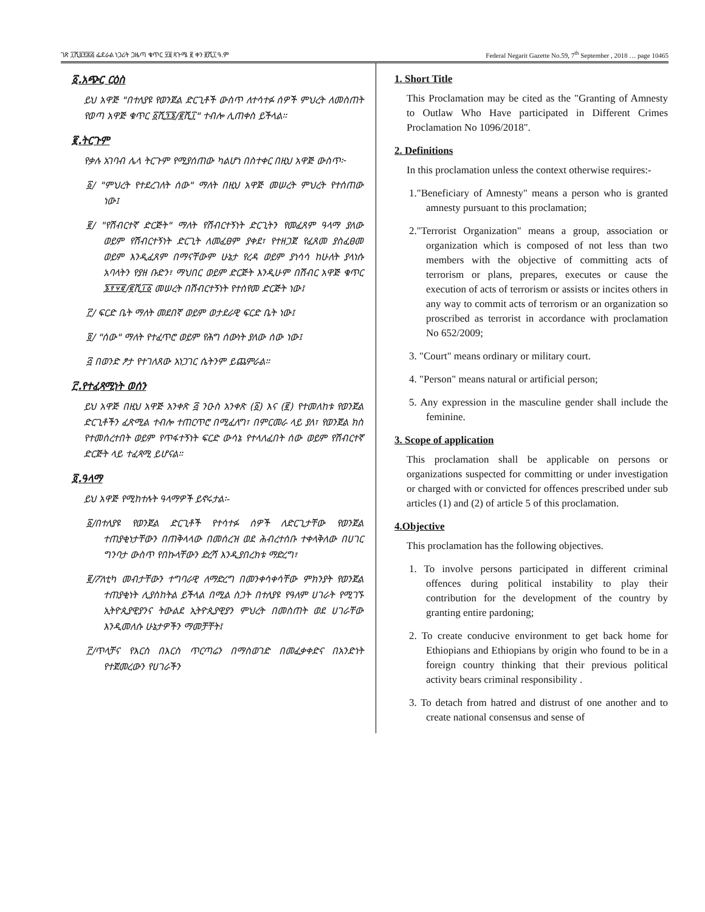ገጽ ፲ሺ፬፻፷፭ ፌደራል ነጋሪት ጋዜጣ ቁጥር ፶፱ ጳጉሜ ፪ ቀን ፪ሺ፲ ዓ.ም Federal Negarit Gazette No.59, 7<sup>th</sup> September , 2018 … page 10465
፩.አጭር ርዕስ
ይህ አዋጅ "በተለያዩ የወንጀል ድርጊቶች ውስጥ ለተሳተፉ ሰዎች ምህረት ለመስጠት የወጣ አዋጅ ቁጥር ፩ሺ፺፮/፪ሺ፲" ተብሎ ሊጠቀስ ይችላል።
፪.ትርጉም
የቃሉ አገባብ ሌላ ትርጉም የሚያሰጠው ካልሆነ በስተቀር በዚህ አዋጅ ውስጥ፦
፩/ "ምህረት የተደረገለት ሰው" ማለት በዚህ አዋጅ መሠረት ምህረት የተሰጠው ነው፤
፪/ "የሽብርተኛ ድርጅት" ማለት የሽብርተኝነት ድርጊትን የመፈጸም ዓላማ ያለው ወይም የሽብርተኝነት ድርጊት ለመፈፀም ያቀደ፣ የተዘጋጀ የፈጸመ ያስፈፀመ ወይም እንዲፈጸም በማናቸውም ሁኔታ የረዳ ወይም ያነሳሳ ከሁለት ያላነሱ አባላትን የያዘ ቡድን፣ ማህበር ወይም ድርጅት እንዲሁም በሽብር አዋጅ ቁጥር ፮፻፶፪/፪ሺ፲፩ መሠረት በሽብርተኝነት የተሰየመ ድርጅት ነው፤
፫/ ፍርድ ቤት ማለት መደበኛ ወይም ወታደራዊ ፍርድ ቤት ነው፤
፬/ "ሰው" ማለት የተፈጥሮ ወይም የሕግ ሰውነት ያለው ሰው ነው፤
፭ በወንድ ፆታ የተገለጸው አነጋገር ሴትንም ይጨምራል።
፫.የተፈጻሚነት ወሰን
ይህ አዋጅ በዚህ አዋጅ አንቀጽ ፭ ንዑስ አንቀጽ (፩) እና (፪) የተመለከቱ የወንጀል ድርጊቶችን ፈጽሚል ተብሎ ተጠርጥሮ በሚፈለግ፣ በምርመራ ላይ ያለ፣ የወንጀል ክስ የተመሰረተበት ወይም የጥፋተኝነት ፍርድ ውሳኔ የተላለፈበት ሰው ወይም የሽብርተኛ ድርጅት ላይ ተፈጻሚ ይሆናል።
፬.ዓላማ
ይህ አዋጅ የሚከተሉት ዓላማዎች ይኖሩታል፡-
፩/በተለያዩ የወንጀል ድርጊቶች የተሳተፉ ሰዎች ለድርጊታቸው የወንጀል ተጠያቂነታቸውን በጠቅላላው በመሰረዝ ወደ ሕብረተሰቡ ተቀላቅለው በሀገር ግንባታ ውስጥ የበኩላቸውን ድረሻ እንዲያበረክቱ ማድረግ፣
፪/ፖለቲካ መብታቸውን ተግባራዊ ለማድረግ በመንቀሳቀሳቸው ምክንያት የወንጀል ተጠያቂነት ሊያስከትል ይችላል በሚል ስጋት በተለያዩ የዓለም ሀገራት የሚገኙ ኢትዮጲያዊያንና ትውልደ ኢትዮጲያዊያን ምህረት በመስጠት ወደ ሀገራቸው እንዲመለሱ ሁኔታዎችን ማመቻቸት፤
፫/ጥላቻና የእርስ በእርስ ጥርጣሬን በማስወገድ በመፈቃቀድና በአንድነት የተጀመረውን የሀገራችን
1. Short Title
This Proclamation may be cited as the "Granting of Amnesty to Outlaw Who Have participated in Different Crimes Proclamation No 1096/2018".
2. Definitions
In this proclamation unless the context otherwise requires:-
1."Beneficiary of Amnesty" means a person who is granted amnesty pursuant to this proclamation;
2."Terrorist Organization" means a group, association or organization which is composed of not less than two members with the objective of committing acts of terrorism or plans, prepares, executes or cause the execution of acts of terrorism or assists or incites others in any way to commit acts of terrorism or an organization so proscribed as terrorist in accordance with proclamation No 652/2009;
3. "Court" means ordinary or military court.
4. "Person" means natural or artificial person;
5. Any expression in the masculine gender shall include the feminine.
3. Scope of application
This proclamation shall be applicable on persons or organizations suspected for committing or under investigation or charged with or convicted for offences prescribed under sub articles (1) and (2) of article 5 of this proclamation.
4.Objective
This proclamation has the following objectives.
1. To involve persons participated in different criminal offences during political instability to play their contribution for the development of the country by granting entire pardoning;
2. To create conducive environment to get back home for Ethiopians and Ethiopians by origin who found to be in a foreign country thinking that their previous political activity bears criminal responsibility .
3. To detach from hatred and distrust of one another and to create national consensus and sense of